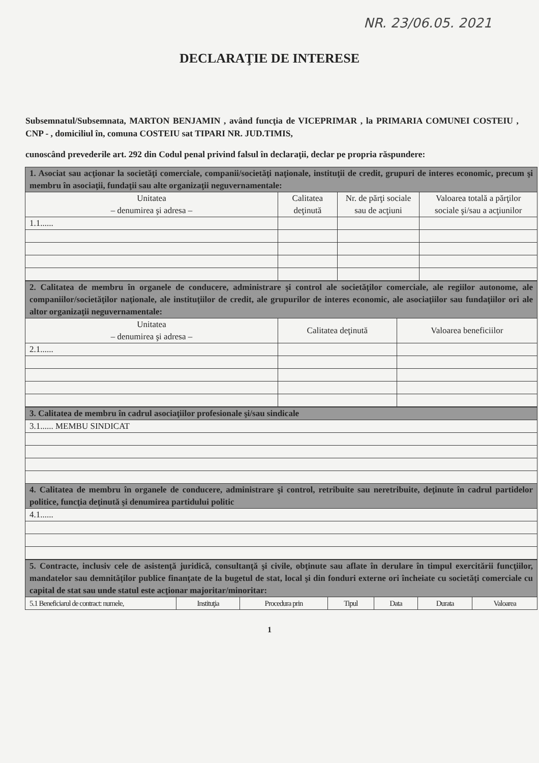NR. 23/06.05. 2021
DECLARAŢIE DE INTERESE
Subsemnatul/Subsemnata, MARTON BENJAMIN , având funcţia de VICEPRIMAR , la PRIMARIA COMUNEI COSTEIU , CNP - , domiciliul în, comuna COSTEIU sat TIPARI NR. JUD.TIMIS,
cunoscând prevederile art. 292 din Codul penal privind falsul în declaraţii, declar pe propria răspundere:
| 1. Asociat sau acţionar la societăţi comerciale, companii/societăţi naţionale, instituţii de credit, grupuri de interes economic, precum şi membru în asociaţii, fundaţii sau alte organizaţii neguvernamentale: | | | |
| Unitatea – denumirea şi adresa – | Calitatea deţinută | Nr. de părţi sociale sau de acţiuni | Valoarea totală a părţilor sociale şi/sau a acţiunilor |
| 1.1...... | | | |
| 2. Calitatea de membru în organele de conducere, administrare şi control ale societăţilor comerciale, ale regiilor autonome, ale companiilor/societăţilor naţionale, ale instituţiilor de credit, ale grupurilor de interes economic, ale asociaţiilor sau fundaţiilor ori ale altor organizaţii neguvernamentale: | | |
| Unitatea – denumirea şi adresa – | Calitatea deţinută | Valoarea beneficiilor |
| 2.1...... | | |
| 3. Calitatea de membru în cadrul asociaţiilor profesionale şi/sau sindicale |
| 3.1...... MEMBU SINDICAT |
| 4. Calitatea de membru în organele de conducere, administrare şi control, retribuite sau neretribuite, deţinute în cadrul partidelor politice, funcţia deţinută şi denumirea partidului politic |
| 4.1...... |
| 5. Contracte, inclusiv cele de asistenţă juridică, consultanţă şi civile, obţinute sau aflate în derulare în timpul exercitării funcţiilor, mandatelor sau demnităţilor publice finanţate de la bugetul de stat, local şi din fonduri externe ori încheiate cu societăţi comerciale cu capital de stat sau unde statul este acţionar majoritar/minoritar: | | | | | | |
| 5.1 Beneficiarul de contract: numele, | Instituţia | Procedura prin | Tipul | Data | Durata | Valoarea |
1